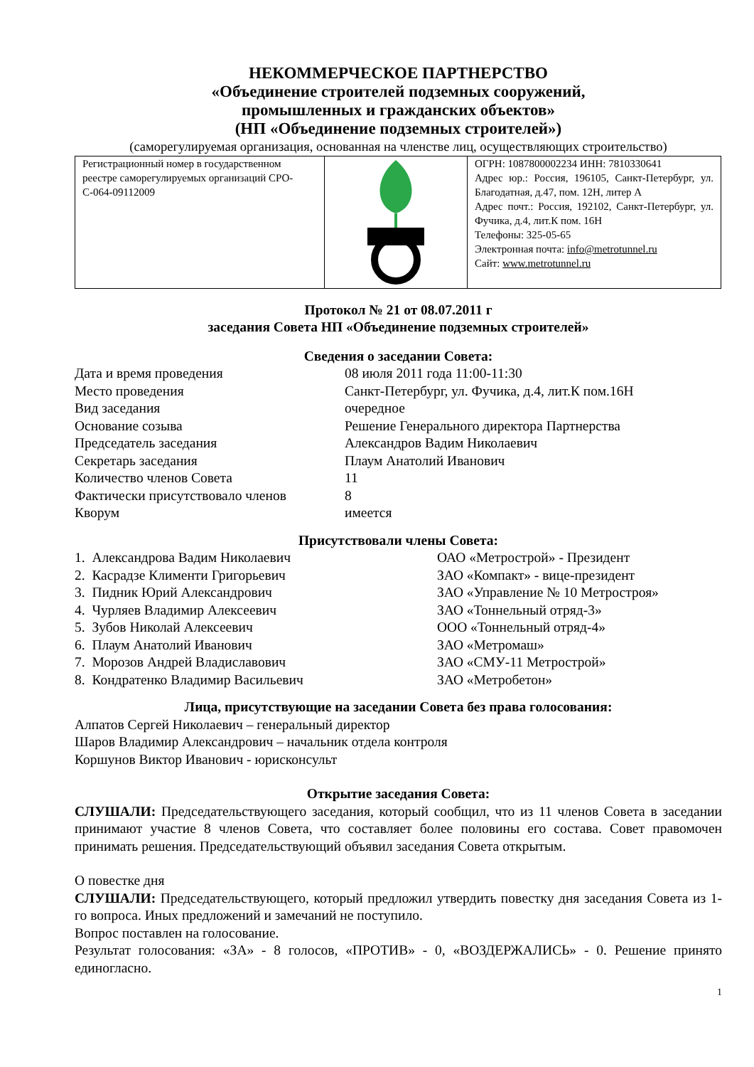НЕКОММЕРЧЕСКОЕ ПАРТНЕРСТВО
«Объединение строителей подземных сооружений,
промышленных и гражданских объектов»
(НП «Объединение подземных строителей»)
(саморегулируемая организация, основанная на членстве лиц, осуществляющих строительство)
| Регистрационный номер в государственном реестре саморегулируемых организаций СРО-С-064-09112009 | | ОГРН: 1087800002234 ИНН: 7810330641 Адрес юр.: Россия, 196105, Санкт-Петербург, ул. Благодатная, д.47, пом. 12Н, литер А Адрес почт.: Россия, 192102, Санкт-Петербург, ул. Фучика, д.4, лит.К пом. 16Н Телефоны: 325-05-65 Электронная почта: info@metrotunnel.ru Сайт: www.metrotunnel.ru |
Протокол № 21 от 08.07.2011 г
заседания Совета НП «Объединение подземных строителей»
Сведения о заседании Совета:
| Дата и время проведения | 08 июля 2011 года 11:00-11:30 |
| Место проведения | Санкт-Петербург, ул. Фучика, д.4, лит.К пом.16Н |
| Вид заседания | очередное |
| Основание созыва | Решение Генерального директора Партнерства |
| Председатель заседания | Александров Вадим Николаевич |
| Секретарь заседания | Плаум Анатолий Иванович |
| Количество членов Совета | 11 |
| Фактически присутствовало членов | 8 |
| Кворум | имеется |
Присутствовали члены Совета:
| 1. Александрова Вадим Николаевич | ОАО «Метрострой» - Президент |
| 2. Касрадзе Клименти Григорьевич | ЗАО «Компакт» - вице-президент |
| 3. Пидник Юрий Александрович | ЗАО «Управление № 10 Метростроя» |
| 4. Чурляев Владимир Алексеевич | ЗАО «Тоннельный отряд-3» |
| 5. Зубов Николай Алексеевич | ООО «Тоннельный отряд-4» |
| 6. Плаум Анатолий Иванович | ЗАО «Метромаш» |
| 7. Морозов Андрей Владиславович | ЗАО «СМУ-11 Метрострой» |
| 8. Кондратенко Владимир Васильевич | ЗАО «Метробетон» |
Лица, присутствующие на заседании Совета без права голосования:
Алпатов Сергей Николаевич – генеральный директор
Шаров Владимир Александрович – начальник отдела контроля
Коршунов Виктор Иванович - юрисконсульт
Открытие заседания Совета:
СЛУШАЛИ: Председательствующего заседания, который сообщил, что из 11 членов Совета в заседании принимают участие 8 членов Совета, что составляет более половины его состава. Совет правомочен принимать решения. Председательствующий объявил заседания Совета открытым.
О повестке дня
СЛУШАЛИ: Председательствующего, который предложил утвердить повестку дня заседания Совета из 1-го вопроса. Иных предложений и замечаний не поступило.
Вопрос поставлен на голосование.
Результат голосования: «ЗА» - 8 голосов, «ПРОТИВ» - 0, «ВОЗДЕРЖАЛИСЬ» - 0. Решение принято единогласно.
1